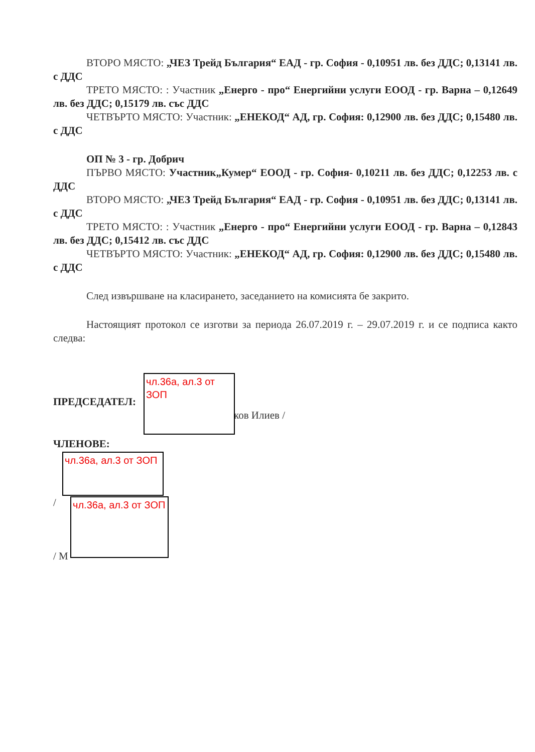ВТОРО МЯСТО: „ЧЕЗ Трейд България“ ЕАД - гр. София - 0,10951 лв. без ДДС; 0,13141 лв. с ДДС
ТРЕТО МЯСТО: : Участник „Енерго - про“ Енергийни услуги ЕООД - гр. Варна – 0,12649 лв. без ДДС; 0,15179 лв. със ДДС
ЧЕТВЪРТО МЯСТО: Участник: „ЕНЕКОД“ АД, гр. София: 0,12900 лв. без ДДС; 0,15480 лв. с ДДС
ОП № 3 - гр. Добрич
ПЪРВО МЯСТО: Участник„Кумер“ ЕООД - гр. София- 0,10211 лв. без ДДС; 0,12253 лв. с ДДС
ВТОРО МЯСТО: „ЧЕЗ Трейд България“ ЕАД - гр. София - 0,10951 лв. без ДДС; 0,13141 лв. с ДДС
ТРЕТО МЯСТО: : Участник „Енерго - про“ Енергийни услуги ЕООД - гр. Варна – 0,12843 лв. без ДДС; 0,15412 лв. със ДДС
ЧЕТВЪРТО МЯСТО: Участник: „ЕНЕКОД“ АД, гр. София: 0,12900 лв. без ДДС; 0,15480 лв. с ДДС
След извършване на класирането, заседанието на комисията бе закрито.
Настоящият протокол се изготви за периода 26.07.2019 г. – 29.07.2019 г. и се подписа както следва:
ПРЕДСЕДАТЕЛ:
ков Илиев /
ЧЛЕНОВЕ:
/
/ М
чл.36а, ал.3 от ЗОП
чл.36а, ал.3 от ЗОП
чл.36а, ал.3 от ЗОП